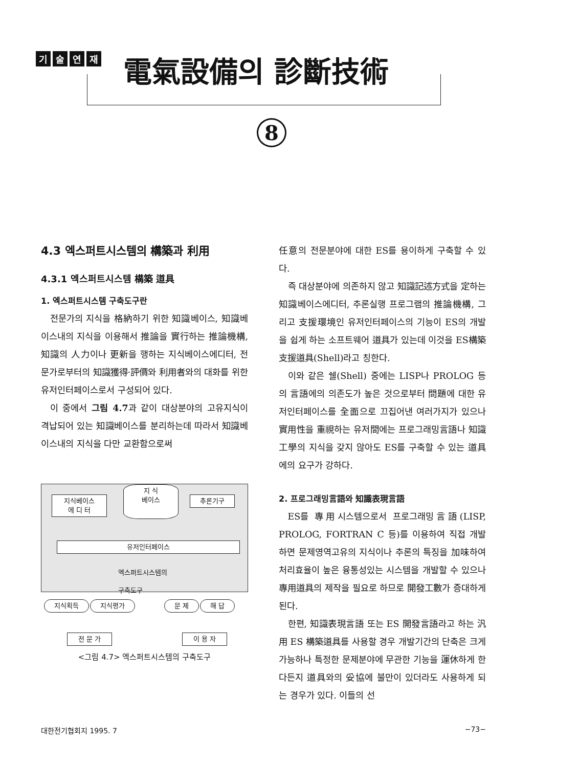기술연재
電氣設備의 診斷技術
8
4.3 엑스퍼트시스템의 構築과 利用
4.3.1 엑스퍼트시스템 構築 道具
1. 엑스퍼트시스템 구축도구란
전문가의 지식을 格納하기 위한 知識베이스, 知識베이스내의 지식을 이용해서 推論을 實行하는 推論機構, 知識의 人力이나 更新을 행하는 지식베이스에디터, 전문가로부터의 知識獲得·評價와 利用者와의 대화를 위한 유저인터페이스로서 구성되어 있다.
이 중에서 그림 4.7과 같이 대상분야의 고유지식이 격납되어 있는 知識베이스를 분리하는데 따라서 知識베이스내의 지식을 다만 교환함으로써
지식베이스
에 디 터
지 식
베이스
추론기구
유저인터페이스
엑스퍼트시스템의
구축도구
지식획득 지식평가 문 제 해 답
전 문 가 이 용 자
<그림 4.7> 엑스퍼트시스템의 구축도구
任意의 전문분야에 대한 ES를 용이하게 구축할 수 있다.
즉 대상분야에 의존하지 않고 知識記述方式을 定하는 知識베이스에디터, 추론실행 프로그램의 推論機構, 그리고 支援環境인 유저인터페이스의 기능이 ES의 개발을 쉽게 하는 소프트웨어 道具가 있는데 이것을 ES構築支援道具(Shell)라고 칭한다.
이와 같은 쉘(Shell) 중에는 LISP나 PROLOG 등의 言語에의 의존도가 높은 것으로부터 問題에 대한 유저인터페이스를 全面으로 끄집어낸 여러가지가 있으나 實用性을 重視하는 유저間에는 프로그래밍言語나 知識工學의 지식을 갖지 않아도 ES를 구축할 수 있는 道具에의 요구가 강하다.
2. 프로그래밍言語와 知識表現言語
ES를 專用시스템으로서 프로그래밍言語(LISP, PROLOG, FORTRAN C 등)를 이용하여 직접 개발하면 문제영역고유의 지식이나 추론의 특징을 加味하여 처리효율이 높은 융통성있는 시스템을 개발할 수 있으나 專用道具의 제작을 필요로 하므로 開發工數가 증대하게 된다.
한편, 知識表現言語 또는 ES 開發言語라고 하는 汎用 ES 構築道具를 사용할 경우 개발기간의 단축은 크게 가능하나 특정한 문제분야에 무관한 기능을 運休하게 한다든지 道具와의 妥協에 불만이 있더라도 사용하게 되는 경우가 있다. 이들의 선
대한전기협회지 1995. 7 −73−